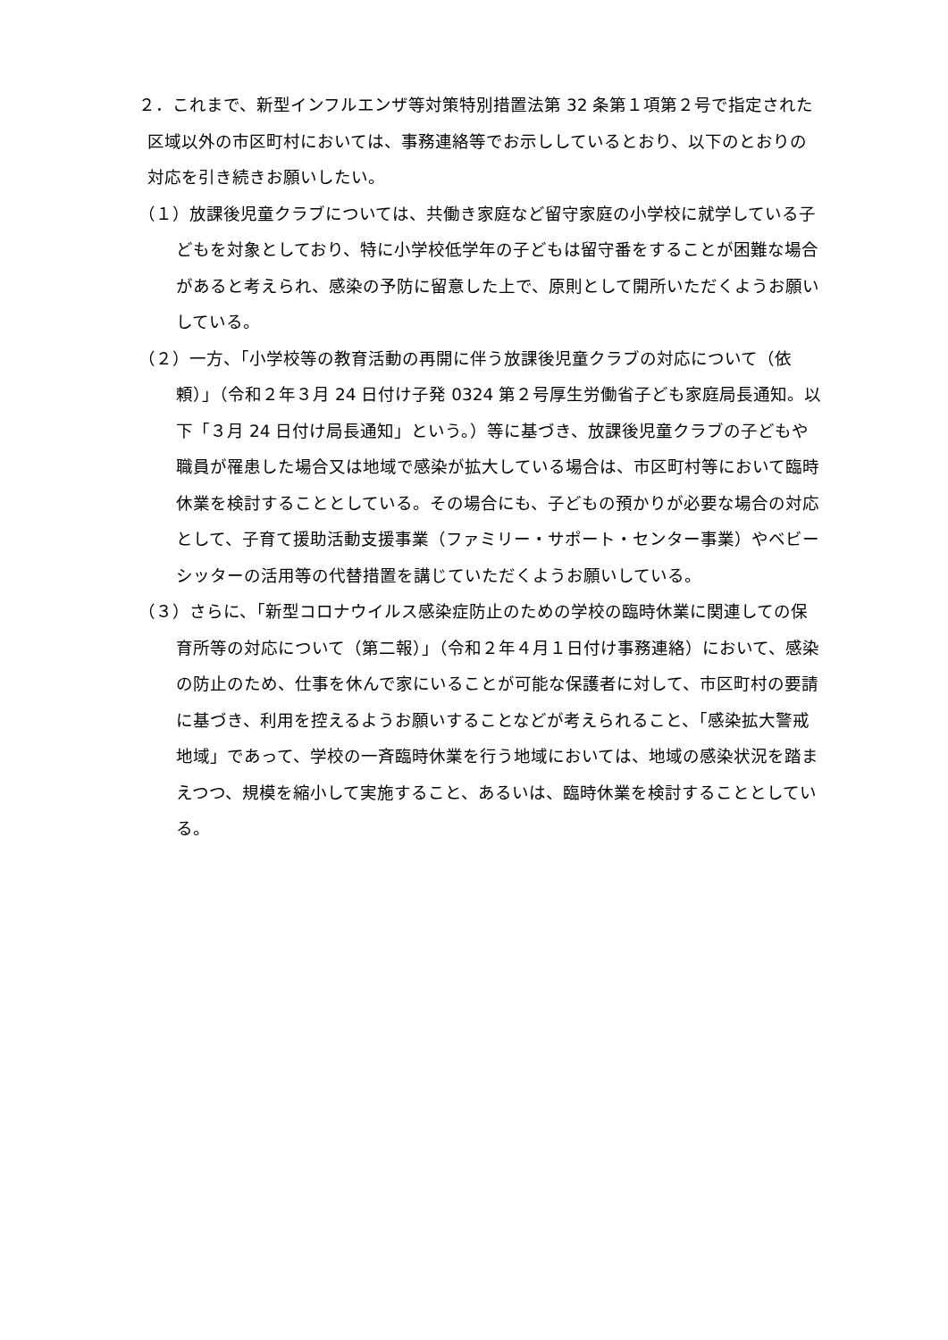２．これまで、新型インフルエンザ等対策特別措置法第 32 条第１項第２号で指定された区域以外の市区町村においては、事務連絡等でお示ししているとおり、以下のとおりの対応を引き続きお願いしたい。
（１）放課後児童クラブについては、共働き家庭など留守家庭の小学校に就学している子どもを対象としており、特に小学校低学年の子どもは留守番をすることが困難な場合があると考えられ、感染の予防に留意した上で、原則として開所いただくようお願いしている。
（２）一方、「小学校等の教育活動の再開に伴う放課後児童クラブの対応について（依頼）」（令和２年３月 24 日付け子発 0324 第２号厚生労働省子ども家庭局長通知。以下「３月 24 日付け局長通知」という。）等に基づき、放課後児童クラブの子どもや職員が罹患した場合又は地域で感染が拡大している場合は、市区町村等において臨時休業を検討することとしている。その場合にも、子どもの預かりが必要な場合の対応として、子育て援助活動支援事業（ファミリー・サポート・センター事業）やベビーシッターの活用等の代替措置を講じていただくようお願いしている。
（３）さらに、「新型コロナウイルス感染症防止のための学校の臨時休業に関連しての保育所等の対応について（第二報）」（令和２年４月１日付け事務連絡）において、感染の防止のため、仕事を休んで家にいることが可能な保護者に対して、市区町村の要請に基づき、利用を控えるようお願いすることなどが考えられること、「感染拡大警戒地域」であって、学校の一斉臨時休業を行う地域においては、地域の感染状況を踏まえつつ、規模を縮小して実施すること、あるいは、臨時休業を検討することとしている。